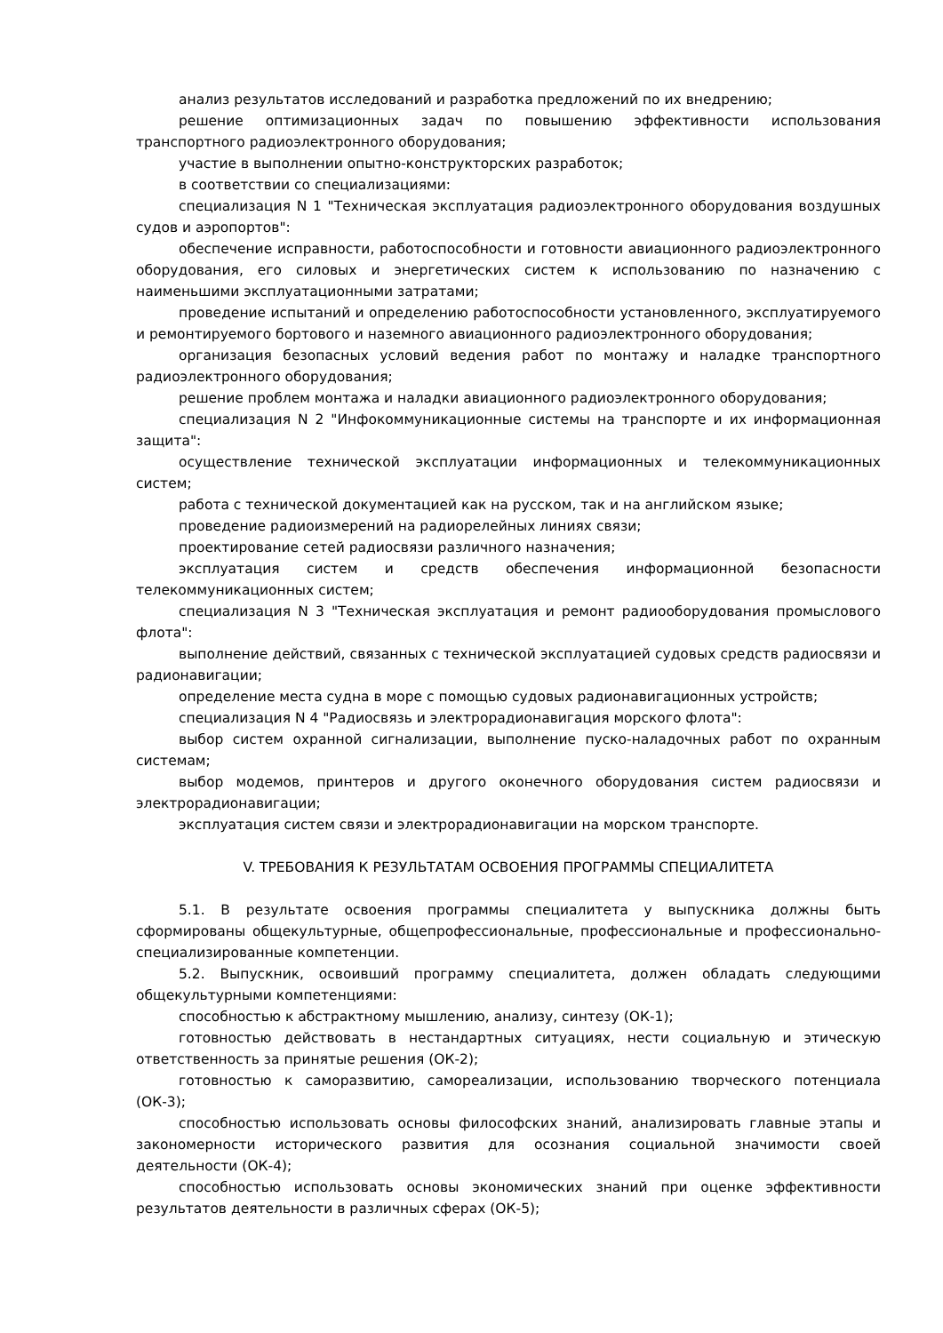анализ результатов исследований и разработка предложений по их внедрению;
решение оптимизационных задач по повышению эффективности использования транспортного радиоэлектронного оборудования;
участие в выполнении опытно-конструкторских разработок;
в соответствии со специализациями:
специализация N 1 "Техническая эксплуатация радиоэлектронного оборудования воздушных судов и аэропортов":
обеспечение исправности, работоспособности и готовности авиационного радиоэлектронного оборудования, его силовых и энергетических систем к использованию по назначению с наименьшими эксплуатационными затратами;
проведение испытаний и определению работоспособности установленного, эксплуатируемого и ремонтируемого бортового и наземного авиационного радиоэлектронного оборудования;
организация безопасных условий ведения работ по монтажу и наладке транспортного радиоэлектронного оборудования;
решение проблем монтажа и наладки авиационного радиоэлектронного оборудования;
специализация N 2 "Инфокоммуникационные системы на транспорте и их информационная защита":
осуществление технической эксплуатации информационных и телекоммуникационных систем;
работа с технической документацией как на русском, так и на английском языке;
проведение радиоизмерений на радиорелейных линиях связи;
проектирование сетей радиосвязи различного назначения;
эксплуатация систем и средств обеспечения информационной безопасности телекоммуникационных систем;
специализация N 3 "Техническая эксплуатация и ремонт радиооборудования промыслового флота":
выполнение действий, связанных с технической эксплуатацией судовых средств радиосвязи и радионавигации;
определение места судна в море с помощью судовых радионавигационных устройств;
специализация N 4 "Радиосвязь и электрорадионавигация морского флота":
выбор систем охранной сигнализации, выполнение пуско-наладочных работ по охранным системам;
выбор модемов, принтеров и другого оконечного оборудования систем радиосвязи и электрорадионавигации;
эксплуатация систем связи и электрорадионавигации на морском транспорте.
V. ТРЕБОВАНИЯ К РЕЗУЛЬТАТАМ ОСВОЕНИЯ ПРОГРАММЫ СПЕЦИАЛИТЕТА
5.1. В результате освоения программы специалитета у выпускника должны быть сформированы общекультурные, общепрофессиональные, профессиональные и профессионально-специализированные компетенции.
5.2. Выпускник, освоивший программу специалитета, должен обладать следующими общекультурными компетенциями:
способностью к абстрактному мышлению, анализу, синтезу (ОК-1);
готовностью действовать в нестандартных ситуациях, нести социальную и этическую ответственность за принятые решения (ОК-2);
готовностью к саморазвитию, самореализации, использованию творческого потенциала (ОК-3);
способностью использовать основы философских знаний, анализировать главные этапы и закономерности исторического развития для осознания социальной значимости своей деятельности (ОК-4);
способностью использовать основы экономических знаний при оценке эффективности результатов деятельности в различных сферах (ОК-5);